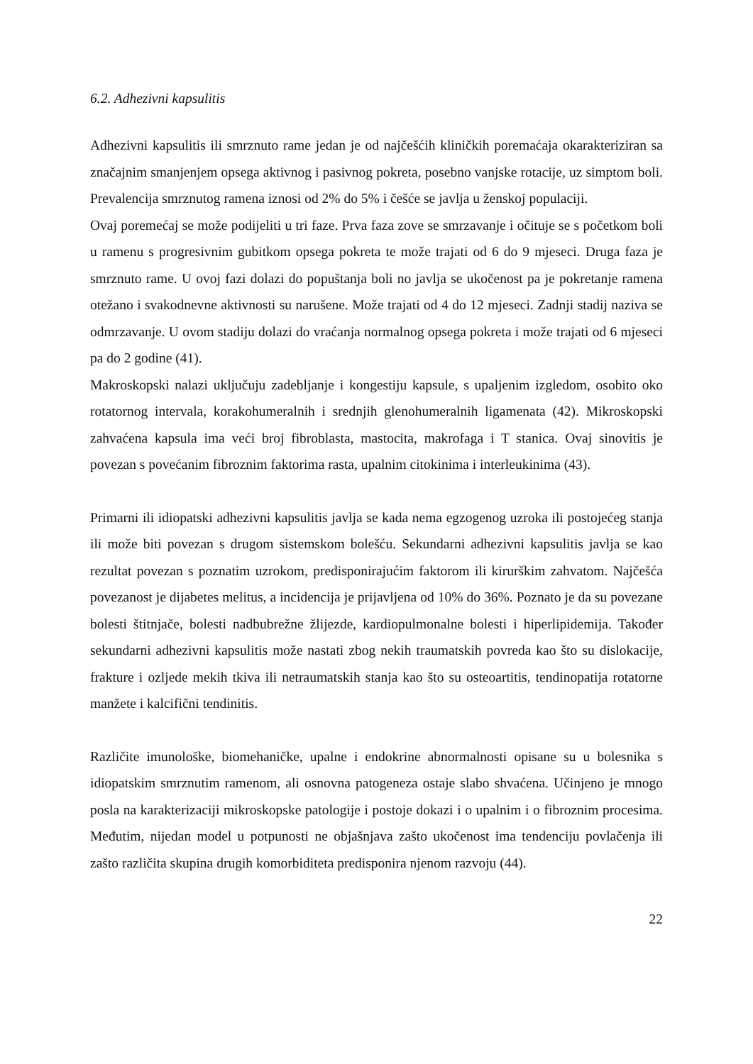6.2. Adhezivni kapsulitis
Adhezivni kapsulitis ili smrznuto rame jedan je od najčešćih kliničkih poremaćaja okarakteriziran sa značajnim smanjenjem opsega aktivnog i pasivnog pokreta, posebno vanjske rotacije, uz simptom boli. Prevalencija smrznutog ramena iznosi od 2% do 5% i češće se javlja u ženskoj populaciji.
Ovaj poremećaj se može podijeliti u tri faze. Prva faza zove se smrzavanje i očituje se s početkom boli u ramenu s progresivnim gubitkom opsega pokreta te može trajati od 6 do 9 mjeseci. Druga faza je smrznuto rame. U ovoj fazi dolazi do popuštanja boli no javlja se ukočenost pa je pokretanje ramena otežano i svakodnevne aktivnosti su narušene. Može trajati od 4 do 12 mjeseci. Zadnji stadij naziva se odmrzavanje. U ovom stadiju dolazi do vraćanja normalnog opsega pokreta i može trajati od 6 mjeseci pa do 2 godine (41).
Makroskopski nalazi uključuju zadebljanje i kongestiju kapsule, s upaljenim izgledom, osobito oko rotatornog intervala, korakohumeralnih i srednjih glenohumeralnih ligamenata (42). Mikroskopski zahvaćena kapsula ima veći broj fibroblasta, mastocita, makrofaga i T stanica. Ovaj sinovitis je povezan s povećanim fibroznim faktorima rasta, upalnim citokinima i interleukinima (43).
Primarni ili idiopatski adhezivni kapsulitis javlja se kada nema egzogenog uzroka ili postojećeg stanja ili može biti povezan s drugom sistemskom bolešću. Sekundarni adhezivni kapsulitis javlja se kao rezultat povezan s poznatim uzrokom, predisponirajućim faktorom ili kirurškim zahvatom. Najčešća povezanost je dijabetes melitus, a incidencija je prijavljena od 10% do 36%. Poznato je da su povezane bolesti štitnjače, bolesti nadbubrežne žlijezde, kardiopulmonalne bolesti i hiperlipidemija. Također sekundarni adhezivni kapsulitis može nastati zbog nekih traumatskih povreda kao što su dislokacije, frakture i ozljede mekih tkiva ili netraumatskih stanja kao što su osteoartitis, tendinopatija rotatorne manžete i kalcifični tendinitis.
Različite imunološke, biomehaničke, upalne i endokrine abnormalnosti opisane su u bolesnika s idiopatskim smrznutim ramenom, ali osnovna patogeneza ostaje slabo shvaćena. Učinjeno je mnogo posla na karakterizaciji mikroskopske patologije i postoje dokazi i o upalnim i o fibroznim procesima. Međutim, nijedan model u potpunosti ne objašnjava zašto ukočenost ima tendenciju povlačenja ili zašto različita skupina drugih komorbiditeta predisponira njenom razvoju (44).
22